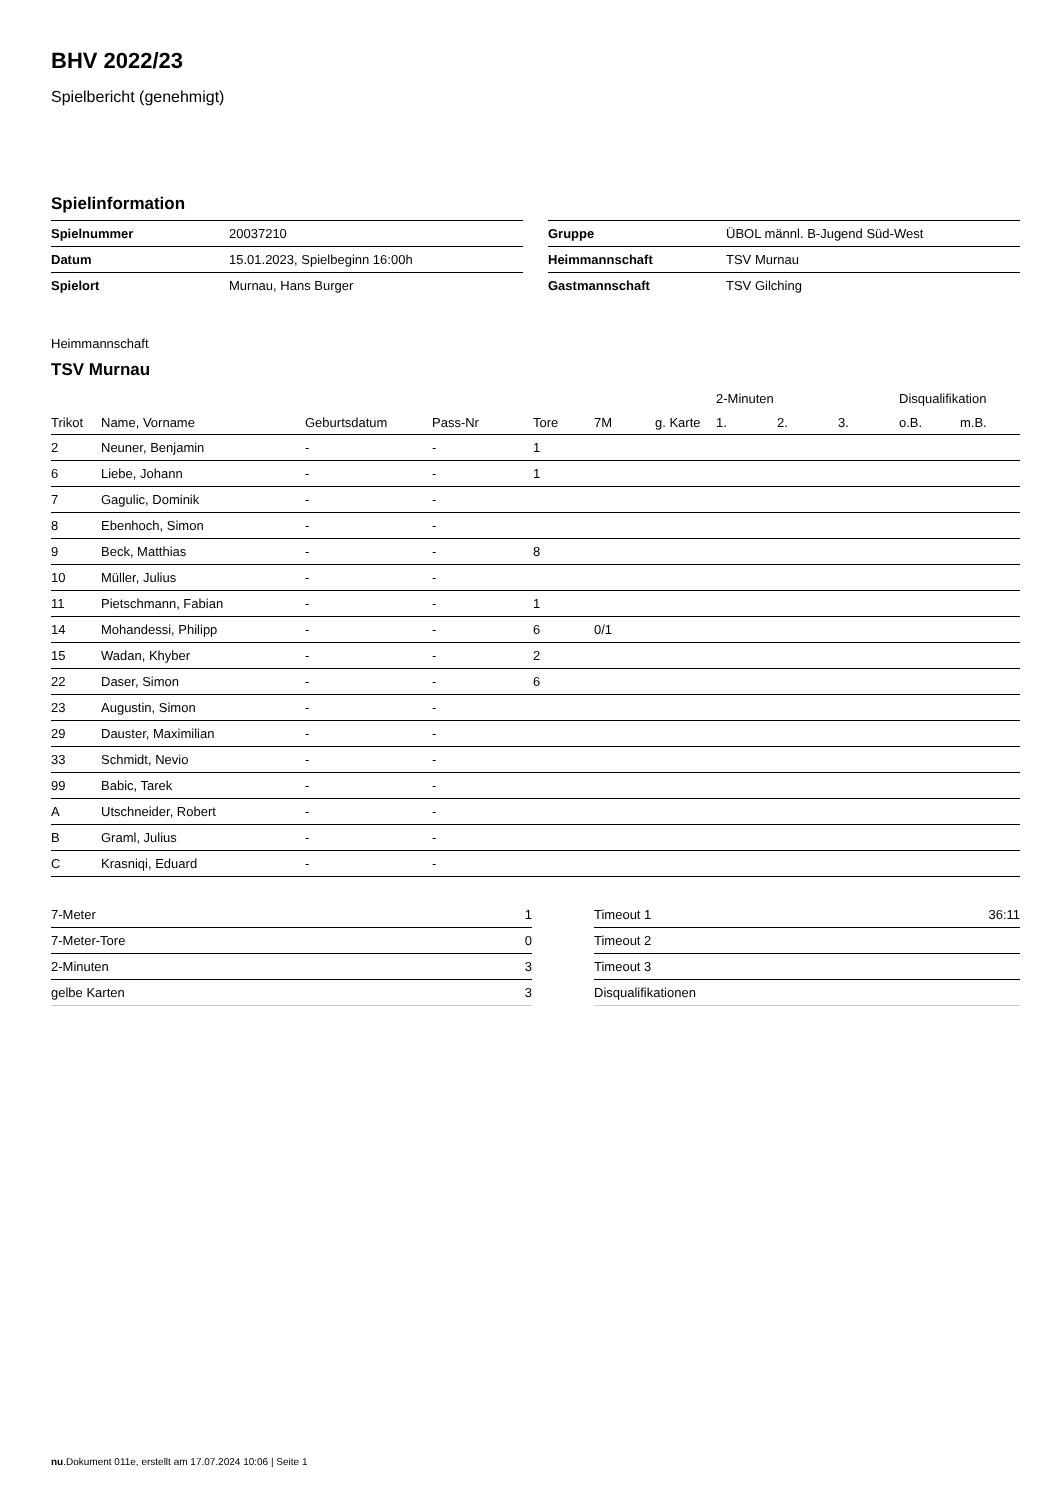BHV 2022/23
Spielbericht (genehmigt)
Spielinformation
| Spielnummer | 20037210 |
| Datum | 15.01.2023, Spielbeginn 16:00h |
| Spielort | Murnau, Hans Burger |
| Gruppe | ÜBOL männl. B-Jugend Süd-West |
| Heimmannschaft | TSV Murnau |
| Gastmannschaft | TSV Gilching |
Heimmannschaft
TSV Murnau
| | | | | | | | 2-Minuten | | | Disqualifikation | |
| --- | --- | --- | --- | --- | --- | --- | --- | --- | --- | --- | --- |
| Trikot | Name, Vorname | Geburtsdatum | Pass-Nr | Tore | 7M | g. Karte | 1. | 2. | 3. | o.B. | m.B. |
| 2 | Neuner, Benjamin | - | - | 1 | | | | | | | |
| 6 | Liebe, Johann | - | - | 1 | | | | | | | |
| 7 | Gagulic, Dominik | - | - | | | | | | | | |
| 8 | Ebenhoch, Simon | - | - | | | | | | | | |
| 9 | Beck, Matthias | - | - | 8 | | | | | | | |
| 10 | Müller, Julius | - | - | | | | | | | | |
| 11 | Pietschmann, Fabian | - | - | 1 | | | | | | | |
| 14 | Mohandessi, Philipp | - | - | 6 | 0/1 | | | | | | |
| 15 | Wadan, Khyber | - | - | 2 | | | | | | | |
| 22 | Daser, Simon | - | - | 6 | | | | | | | |
| 23 | Augustin, Simon | - | - | | | | | | | | |
| 29 | Dauster, Maximilian | - | - | | | | | | | | |
| 33 | Schmidt, Nevio | - | - | | | | | | | | |
| 99 | Babic, Tarek | - | - | | | | | | | | |
| A | Utschneider, Robert | - | - | | | | | | | | |
| B | Graml, Julius | - | - | | | | | | | | |
| C | Krasniqi, Eduard | - | - | | | | | | | | |
| 7-Meter | 1 |
| 7-Meter-Tore | 0 |
| 2-Minuten | 3 |
| gelbe Karten | 3 |
| Timeout 1 | 36:11 |
| Timeout 2 | |
| Timeout 3 | |
| Disqualifikationen | |
nu.Dokument 011e, erstellt am 17.07.2024 10:06 | Seite 1